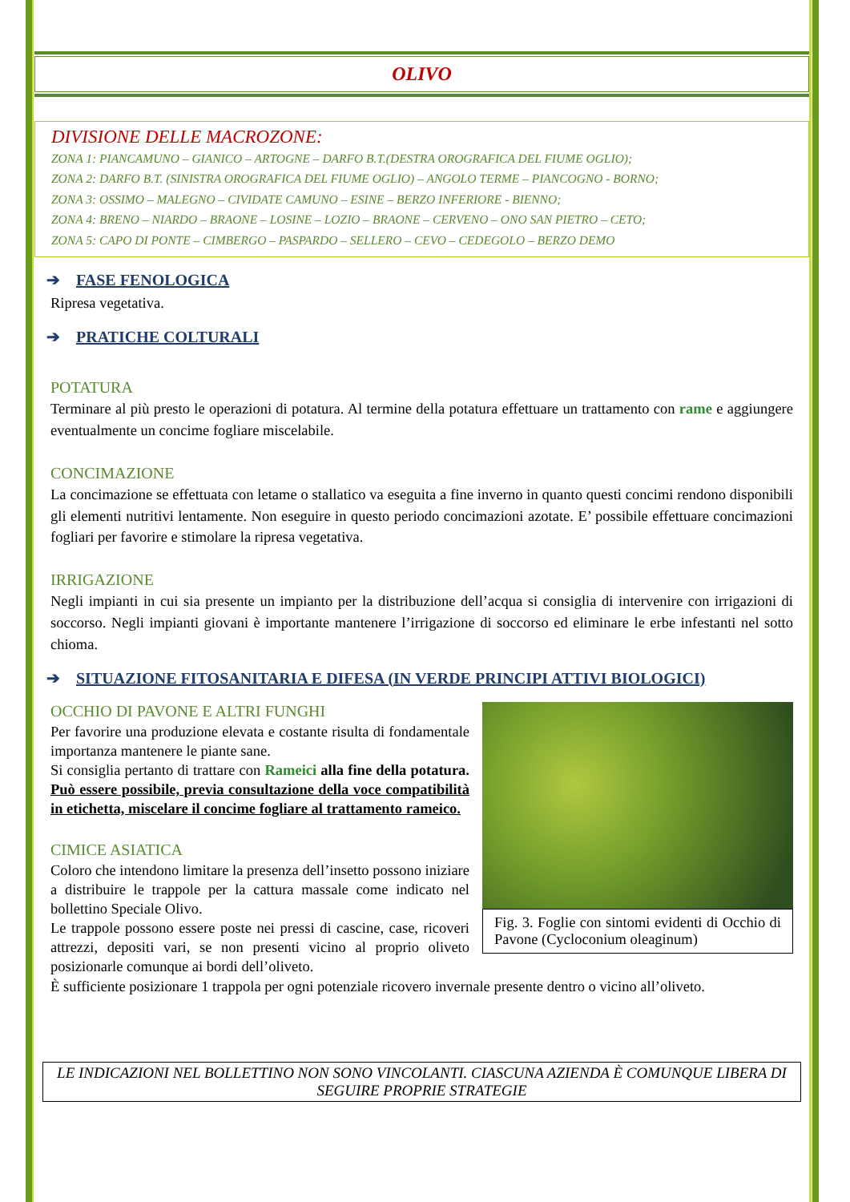OLIVO
DIVISIONE DELLE MACROZONE:
ZONA 1: PIANCAMUNO – GIANICO – ARTOGNE – DARFO B.T.(DESTRA OROGRAFICA DEL FIUME OGLIO);
ZONA 2: DARFO B.T. (SINISTRA OROGRAFICA DEL FIUME OGLIO) – ANGOLO TERME – PIANCOGNO - BORNO;
ZONA 3: OSSIMO – MALEGNO – CIVIDATE CAMUNO – ESINE – BERZO INFERIORE - BIENNO;
ZONA 4: BRENO – NIARDO – BRAONE – LOSINE – LOZIO – BRAONE – CERVENO – ONO SAN PIETRO – CETO;
ZONA 5: CAPO DI PONTE – CIMBERGO – PASPARDO – SELLERO – CEVO – CEDEGOLO – BERZO DEMO
➔ FASE FENOLOGICA
Ripresa vegetativa.
➔ PRATICHE COLTURALI
POTATURA
Terminare al più presto le operazioni di potatura. Al termine della potatura effettuare un trattamento con rame e aggiungere eventualmente un concime fogliare miscelabile.
CONCIMAZIONE
La concimazione se effettuata con letame o stallatico va eseguita a fine inverno in quanto questi concimi rendono disponibili gli elementi nutritivi lentamente. Non eseguire in questo periodo concimazioni azotate. E’ possibile effettuare concimazioni fogliari per favorire e stimolare la ripresa vegetativa.
IRRIGAZIONE
Negli impianti in cui sia presente un impianto per la distribuzione dell’acqua si consiglia di intervenire con irrigazioni di soccorso. Negli impianti giovani è importante mantenere l’irrigazione di soccorso ed eliminare le erbe infestanti nel sotto chioma.
➔ SITUAZIONE FITOSANITARIA E DIFESA (IN VERDE PRINCIPI ATTIVI BIOLOGICI)
OCCHIO DI PAVONE E ALTRI FUNGHI
Per favorire una produzione elevata e costante risulta di fondamentale importanza mantenere le piante sane.
Si consiglia pertanto di trattare con Rameici alla fine della potatura. Può essere possibile, previa consultazione della voce compatibilità in etichetta, miscelare il concime fogliare al trattamento rameico.
CIMICE ASIATICA
Coloro che intendono limitare la presenza dell’insetto possono iniziare a distribuire le trappole per la cattura massale come indicato nel bollettino Speciale Olivo.
Le trappole possono essere poste nei pressi di cascine, case, ricoveri attrezzi, depositi vari, se non presenti vicino al proprio oliveto posizionarle comunque ai bordi dell’oliveto.
Fig. 3. Foglie con sintomi evidenti di Occhio di Pavone (Cycloconium oleaginum)
È sufficiente posizionare 1 trappola per ogni potenziale ricovero invernale presente dentro o vicino all’oliveto.
LE INDICAZIONI NEL BOLLETTINO NON SONO VINCOLANTI. CIASCUNA AZIENDA È COMUNQUE LIBERA DI SEGUIRE PROPRIE STRATEGIE